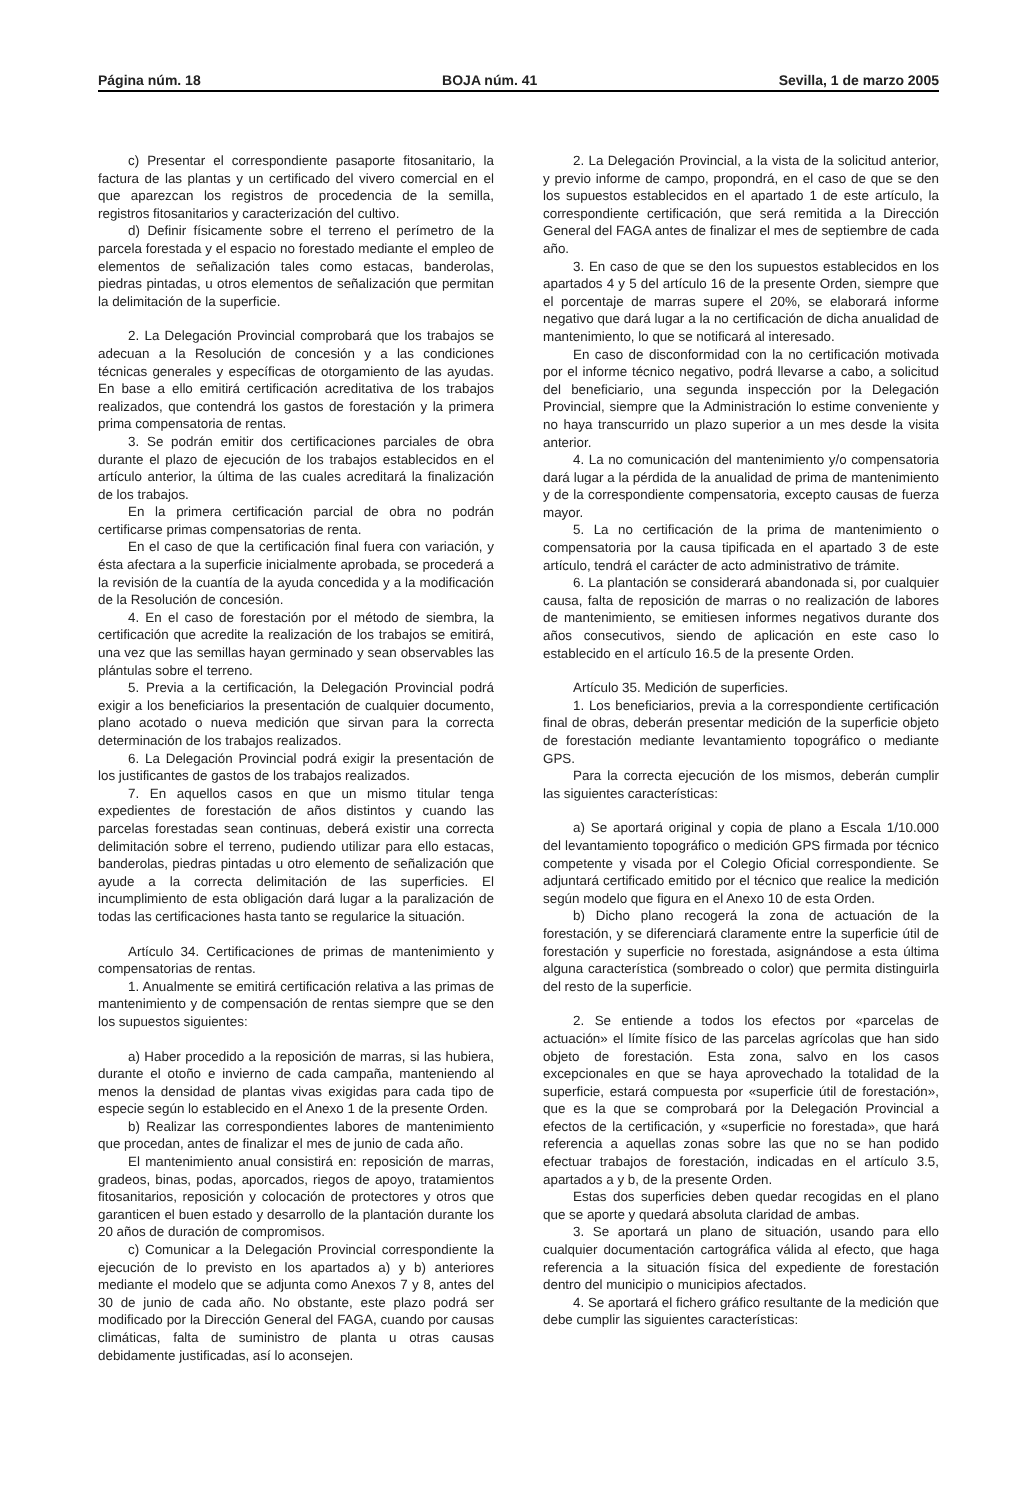Página núm. 18 BOJA núm. 41 Sevilla, 1 de marzo 2005
c) Presentar el correspondiente pasaporte fitosanitario, la factura de las plantas y un certificado del vivero comercial en el que aparezcan los registros de procedencia de la semilla, registros fitosanitarios y caracterización del cultivo.
d) Definir físicamente sobre el terreno el perímetro de la parcela forestada y el espacio no forestado mediante el empleo de elementos de señalización tales como estacas, banderolas, piedras pintadas, u otros elementos de señalización que permitan la delimitación de la superficie.
2. La Delegación Provincial comprobará que los trabajos se adecuan a la Resolución de concesión y a las condiciones técnicas generales y específicas de otorgamiento de las ayudas. En base a ello emitirá certificación acreditativa de los trabajos realizados, que contendrá los gastos de forestación y la primera prima compensatoria de rentas.
3. Se podrán emitir dos certificaciones parciales de obra durante el plazo de ejecución de los trabajos establecidos en el artículo anterior, la última de las cuales acreditará la finalización de los trabajos.
En la primera certificación parcial de obra no podrán certificarse primas compensatorias de renta.
En el caso de que la certificación final fuera con variación, y ésta afectara a la superficie inicialmente aprobada, se procederá a la revisión de la cuantía de la ayuda concedida y a la modificación de la Resolución de concesión.
4. En el caso de forestación por el método de siembra, la certificación que acredite la realización de los trabajos se emitirá, una vez que las semillas hayan germinado y sean observables las plántulas sobre el terreno.
5. Previa a la certificación, la Delegación Provincial podrá exigir a los beneficiarios la presentación de cualquier documento, plano acotado o nueva medición que sirvan para la correcta determinación de los trabajos realizados.
6. La Delegación Provincial podrá exigir la presentación de los justificantes de gastos de los trabajos realizados.
7. En aquellos casos en que un mismo titular tenga expedientes de forestación de años distintos y cuando las parcelas forestadas sean continuas, deberá existir una correcta delimitación sobre el terreno, pudiendo utilizar para ello estacas, banderolas, piedras pintadas u otro elemento de señalización que ayude a la correcta delimitación de las superficies. El incumplimiento de esta obligación dará lugar a la paralización de todas las certificaciones hasta tanto se regularice la situación.
Artículo 34. Certificaciones de primas de mantenimiento y compensatorias de rentas.
1. Anualmente se emitirá certificación relativa a las primas de mantenimiento y de compensación de rentas siempre que se den los supuestos siguientes:
a) Haber procedido a la reposición de marras, si las hubiera, durante el otoño e invierno de cada campaña, manteniendo al menos la densidad de plantas vivas exigidas para cada tipo de especie según lo establecido en el Anexo 1 de la presente Orden.
b) Realizar las correspondientes labores de mantenimiento que procedan, antes de finalizar el mes de junio de cada año.
El mantenimiento anual consistirá en: reposición de marras, gradeos, binas, podas, aporcados, riegos de apoyo, tratamientos fitosanitarios, reposición y colocación de protectores y otros que garanticen el buen estado y desarrollo de la plantación durante los 20 años de duración de compromisos.
c) Comunicar a la Delegación Provincial correspondiente la ejecución de lo previsto en los apartados a) y b) anteriores mediante el modelo que se adjunta como Anexos 7 y 8, antes del 30 de junio de cada año. No obstante, este plazo podrá ser modificado por la Dirección General del FAGA, cuando por causas climáticas, falta de suministro de planta u otras causas debidamente justificadas, así lo aconsejen.
2. La Delegación Provincial, a la vista de la solicitud anterior, y previo informe de campo, propondrá, en el caso de que se den los supuestos establecidos en el apartado 1 de este artículo, la correspondiente certificación, que será remitida a la Dirección General del FAGA antes de finalizar el mes de septiembre de cada año.
3. En caso de que se den los supuestos establecidos en los apartados 4 y 5 del artículo 16 de la presente Orden, siempre que el porcentaje de marras supere el 20%, se elaborará informe negativo que dará lugar a la no certificación de dicha anualidad de mantenimiento, lo que se notificará al interesado.
En caso de disconformidad con la no certificación motivada por el informe técnico negativo, podrá llevarse a cabo, a solicitud del beneficiario, una segunda inspección por la Delegación Provincial, siempre que la Administración lo estime conveniente y no haya transcurrido un plazo superior a un mes desde la visita anterior.
4. La no comunicación del mantenimiento y/o compensatoria dará lugar a la pérdida de la anualidad de prima de mantenimiento y de la correspondiente compensatoria, excepto causas de fuerza mayor.
5. La no certificación de la prima de mantenimiento o compensatoria por la causa tipificada en el apartado 3 de este artículo, tendrá el carácter de acto administrativo de trámite.
6. La plantación se considerará abandonada si, por cualquier causa, falta de reposición de marras o no realización de labores de mantenimiento, se emitiesen informes negativos durante dos años consecutivos, siendo de aplicación en este caso lo establecido en el artículo 16.5 de la presente Orden.
Artículo 35. Medición de superficies.
1. Los beneficiarios, previa a la correspondiente certificación final de obras, deberán presentar medición de la superficie objeto de forestación mediante levantamiento topográfico o mediante GPS.
Para la correcta ejecución de los mismos, deberán cumplir las siguientes características:
a) Se aportará original y copia de plano a Escala 1/10.000 del levantamiento topográfico o medición GPS firmada por técnico competente y visada por el Colegio Oficial correspondiente. Se adjuntará certificado emitido por el técnico que realice la medición según modelo que figura en el Anexo 10 de esta Orden.
b) Dicho plano recogerá la zona de actuación de la forestación, y se diferenciará claramente entre la superficie útil de forestación y superficie no forestada, asignándose a esta última alguna característica (sombreado o color) que permita distinguirla del resto de la superficie.
2. Se entiende a todos los efectos por «parcelas de actuación» el límite físico de las parcelas agrícolas que han sido objeto de forestación. Esta zona, salvo en los casos excepcionales en que se haya aprovechado la totalidad de la superficie, estará compuesta por «superficie útil de forestación», que es la que se comprobará por la Delegación Provincial a efectos de la certificación, y «superficie no forestada», que hará referencia a aquellas zonas sobre las que no se han podido efectuar trabajos de forestación, indicadas en el artículo 3.5, apartados a y b, de la presente Orden.
Estas dos superficies deben quedar recogidas en el plano que se aporte y quedará absoluta claridad de ambas.
3. Se aportará un plano de situación, usando para ello cualquier documentación cartográfica válida al efecto, que haga referencia a la situación física del expediente de forestación dentro del municipio o municipios afectados.
4. Se aportará el fichero gráfico resultante de la medición que debe cumplir las siguientes características: